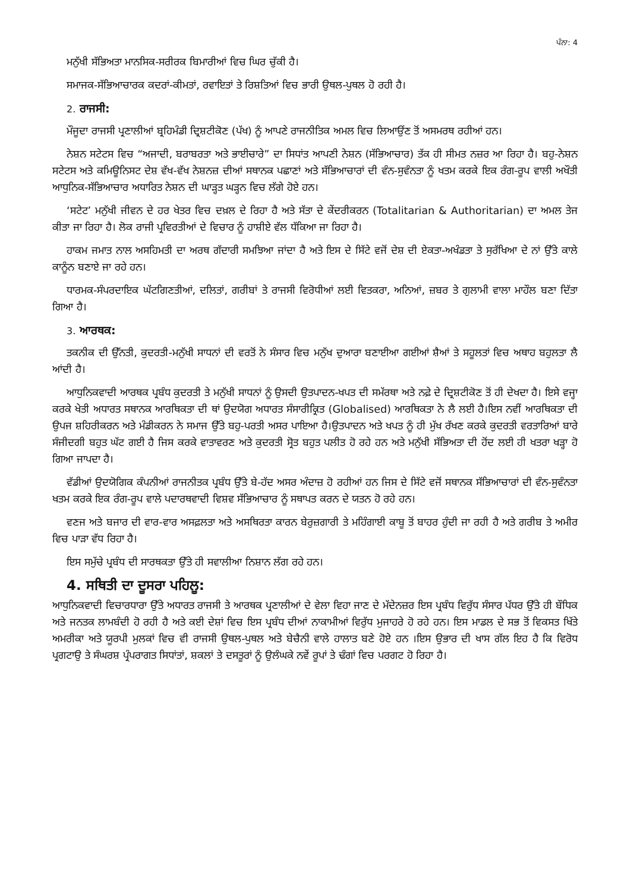ਪੰਨਾ: 4
ਮਨੁੱਖੀ ਸੱਭਿਅਤਾ ਮਾਨਸਿਕ-ਸਰੀਰਕ ਬਿਮਾਰੀਆਂ ਵਿਚ ਘਿਰ ਚੁੱਕੀ ਹੈ।
ਸਮਾਜਕ-ਸੱਭਿਆਚਾਰਕ ਕਦਰਾਂ-ਕੀਮਤਾਂ, ਰਵਾਇਤਾਂ ਤੇ ਰਿਸ਼ਤਿਆਂ ਵਿਚ ਭਾਰੀ ਉਥਲ-ਪੁਥਲ ਹੋ ਰਹੀ ਹੈ।
2. ਰਾਜਸੀ:
ਮੌਜੂਦਾ ਰਾਜਸੀ ਪ੍ਰਣਾਲੀਆਂ ਬ੍ਰਹਿਮੰਡੀ ਦ੍ਰਿਸ਼ਟੀਕੋਣ (ਪੱਖ) ਨੂੰ ਆਪਣੇ ਰਾਜਨੀਤਿਕ ਅਮਲ ਵਿਚ ਲਿਆਉਂਣ ਤੋਂ ਅਸਮਰਥ ਰਹੀਆਂ ਹਨ।
ਨੇਸ਼ਨ ਸਟੇਟਸ ਵਿਚ “ਅਜਾਦੀ, ਬਰਾਬਰਤਾ ਅਤੇ ਭਾਈਚਾਰੇ” ਦਾ ਸਿਧਾਂਤ ਆਪਣੀ ਨੇਸ਼ਨ (ਸੱਭਿਆਚਾਰ) ਤੱਕ ਹੀ ਸੀਮਤ ਨਜ਼ਰ ਆ ਰਿਹਾ ਹੈ। ਬਹੁ-ਨੇਸ਼ਨ ਸਟੇਟਸ ਅਤੇ ਕਮਿਊਨਿਸਟ ਦੇਸ਼ ਵੱਖ-ਵੱਖ ਨੇਸ਼ਨਜ਼ ਦੀਆਂ ਸਥਾਨਕ ਪਛਾਣਾਂ ਅਤੇ ਸੱਭਿਆਚਾਰਾਂ ਦੀ ਵੰਨ-ਸੁਵੰਨਤਾ ਨੂੰ ਖਤਮ ਕਰਕੇ ਇਕ ਰੰਗ-ਰੂਪ ਵਾਲੀ ਅਖੌਤੀ ਆਧੁਨਿਕ-ਸੱਭਿਆਚਾਰ ਅਧਾਰਿਤ ਨੇਸ਼ਨ ਦੀ ਘਾੜ੍ਹਤ ਘੜ੍ਹਨ ਵਿਚ ਲੱਗੇ ਹੋਏ ਹਨ।
‘ਸਟੇਟ’ ਮਨੁੱਖੀ ਜੀਵਨ ਦੇ ਹਰ ਖੇਤਰ ਵਿਚ ਦਖ਼ਲ ਦੇ ਰਿਹਾ ਹੈ ਅਤੇ ਸੱਤਾ ਦੇ ਕੇਂਦਰੀਕਰਨ (Totalitarian & Authoritarian) ਦਾ ਅਮਲ ਤੇਜ ਕੀਤਾ ਜਾ ਰਿਹਾ ਹੈ। ਲੋਕ ਰਾਜੀ ਪ੍ਰਵਿਰਤੀਆਂ ਦੇ ਵਿਚਾਰ ਨੂੰ ਹਾਸ਼ੀਏ ਵੱਲ ਧੱਕਿਆ ਜਾ ਰਿਹਾ ਹੈ।
ਹਾਕਮ ਜਮਾਤ ਨਾਲ ਅਸਹਿਮਤੀ ਦਾ ਅਰਥ ਗੱਦਾਰੀ ਸਮਝਿਆ ਜਾਂਦਾ ਹੈ ਅਤੇ ਇਸ ਦੇ ਸਿੱਟੇ ਵਜੋਂ ਦੇਸ਼ ਦੀ ਏਕਤਾ-ਅਖੰਡਤਾ ਤੇ ਸੁਰੱਖਿਆ ਦੇ ਨਾਂ ਉੱਤੇ ਕਾਲੇ ਕਾਨੂੰਨ ਬਣਾਏ ਜਾ ਰਹੇ ਹਨ।
ਧਾਰਮਕ-ਸੰਪਰਦਾਇਕ ਘੱਟਗਿਣਤੀਆਂ, ਦਲਿਤਾਂ, ਗਰੀਬਾਂ ਤੇ ਰਾਜਸੀ ਵਿਰੋਧੀਆਂ ਲਈ ਵਿਤਕਰਾ, ਅਨਿਆਂ, ਜ਼ਬਰ ਤੇ ਗੁਲਾਮੀ ਵਾਲਾ ਮਾਹੌਲ ਬਣਾ ਦਿੱਤਾ ਗਿਆ ਹੈ।
3. ਆਰਥਕ:
ਤਕਨੀਕ ਦੀ ਉੱਨਤੀ, ਕੁਦਰਤੀ-ਮਨੁੱਖੀ ਸਾਧਨਾਂ ਦੀ ਵਰਤੋਂ ਨੇ ਸੰਸਾਰ ਵਿਚ ਮਨੁੱਖ ਦੁਆਰਾ ਬਣਾਈਆ ਗਈਆਂ ਸ਼ੈਆਂ ਤੇ ਸਹੂਲਤਾਂ ਵਿਚ ਅਥਾਹ ਬਹੁਲਤਾ ਲੈ ਆਂਦੀ ਹੈ।
ਆਧੁਨਿਕਵਾਦੀ ਆਰਥਕ ਪ੍ਰਬੰਧ ਕੁਦਰਤੀ ਤੇ ਮਨੁੱਖੀ ਸਾਧਨਾਂ ਨੂੰ ਉਸਦੀ ਉਤਪਾਦਨ-ਖਪਤ ਦੀ ਸਮੱਰਥਾ ਅਤੇ ਨਫ਼ੇ ਦੇ ਦ੍ਰਿਸ਼ਟੀਕੋਣ ਤੋਂ ਹੀ ਦੇਖਦਾ ਹੈ। ਇਸੇ ਵਜ੍ਹਾ ਕਰਕੇ ਖੇਤੀ ਅਧਾਰਤ ਸਥਾਨਕ ਆਰਥਿਕਤਾ ਦੀ ਥਾਂ ਉਦਯੋਗ ਅਧਾਰਤ ਸੰਸਾਰੀਕ੍ਰਿਤ (Globalised) ਆਰਥਿਕਤਾ ਨੇ ਲੈ ਲਈ ਹੈ।ਇਸ ਨਵੀਂ ਆਰਥਿਕਤਾ ਦੀ ਉਪਜ ਸ਼ਹਿਰੀਕਰਨ ਅਤੇ ਮੰਡੀਕਰਨ ਨੇ ਸਮਾਜ ਉੱਤੇ ਬਹੁ-ਪਰਤੀ ਅਸਰ ਪਾਇਆ ਹੈ।ਉਤਪਾਦਨ ਅਤੇ ਖਪਤ ਨੂੰ ਹੀ ਮੁੱਖ ਰੱਖਣ ਕਰਕੇ ਕੁਦਰਤੀ ਵਰਤਾਰਿਆਂ ਬਾਰੇ ਸੰਜੀਦਗੀ ਬਹੁਤ ਘੱਟ ਗਈ ਹੈ ਜਿਸ ਕਰਕੇ ਵਾਤਾਵਰਣ ਅਤੇ ਕੁਦਰਤੀ ਸ੍ਰੋਤ ਬਹੁਤ ਪਲੀਤ ਹੋ ਰਹੇ ਹਨ ਅਤੇ ਮਨੁੱਖੀ ਸੱਭਿਅਤਾ ਦੀ ਹੋਂਦ ਲਈ ਹੀ ਖਤਰਾ ਖੜ੍ਹਾ ਹੋ ਗਿਆ ਜਾਪਦਾ ਹੈ।
ਵੱਡੀਆਂ ਉਦਯੋਗਿਕ ਕੰਪਨੀਆਂ ਰਾਜਨੀਤਕ ਪ੍ਰਬੰਧ ਉੱਤੇ ਬੇ-ਹੱਦ ਅਸਰ ਅੰਦਾਜ਼ ਹੋ ਰਹੀਆਂ ਹਨ ਜਿਸ ਦੇ ਸਿੱਟੇ ਵਜੋਂ ਸਥਾਨਕ ਸੱਭਿਆਚਾਰਾਂ ਦੀ ਵੰਨ-ਸੁਵੰਨਤਾ ਖਤਮ ਕਰਕੇ ਇਕ ਰੰਗ-ਰੂਪ ਵਾਲੇ ਪਦਾਰਥਵਾਦੀ ਵਿਸ਼ਵ ਸੱਭਿਆਚਾਰ ਨੂੰ ਸਥਾਪਤ ਕਰਨ ਦੇ ਯਤਨ ਹੋ ਰਹੇ ਹਨ।
ਵਣਜ ਅਤੇ ਬਜਾਰ ਦੀ ਵਾਰ-ਵਾਰ ਅਸਫ਼ਲਤਾ ਅਤੇ ਅਸਥਿਰਤਾ ਕਾਰਨ ਬੇਰੁਜ਼ਗਾਰੀ ਤੇ ਮਹਿੰਗਾਈ ਕਾਬੂ ਤੋਂ ਬਾਹਰ ਹੁੰਦੀ ਜਾ ਰਹੀ ਹੈ ਅਤੇ ਗਰੀਬ ਤੇ ਅਮੀਰ ਵਿਚ ਪਾੜਾ ਵੱਧ ਰਿਹਾ ਹੈ।
ਇਸ ਸਮੁੱਚੇ ਪ੍ਰਬੰਧ ਦੀ ਸਾਰਥਕਤਾ ਉੱਤੇ ਹੀ ਸਵਾਲੀਆ ਨਿਸ਼ਾਨ ਲੱਗ ਰਹੇ ਹਨ।
4. ਸਥਿਤੀ ਦਾ ਦੂਸਰਾ ਪਹਿਲੂ:
ਆਧੁਨਿਕਵਾਦੀ ਵਿਚਾਰਧਾਰਾ ਉੱਤੇ ਅਧਾਰਤ ਰਾਜਸੀ ਤੇ ਆਰਥਕ ਪ੍ਰਣਾਲੀਆਂ ਦੇ ਵੇਲਾ ਵਿਹਾ ਜਾਣ ਦੇ ਮੱਦੇਨਜ਼ਰ ਇਸ ਪ੍ਰਬੰਧ ਵਿਰੁੱਧ ਸੰਸਾਰ ਪੱਧਰ ਉੱਤੇ ਹੀ ਬੌਧਿਕ ਅਤੇ ਜਨਤਕ ਲਾਮਬੰਦੀ ਹੋ ਰਹੀ ਹੈ ਅਤੇ ਕਈ ਦੇਸ਼ਾਂ ਵਿਚ ਇਸ ਪ੍ਰਬੰਧ ਦੀਆਂ ਨਾਕਾਮੀਆਂ ਵਿਰੁੱਧ ਮੁਜਾਹਰੇ ਹੋ ਰਹੇ ਹਨ। ਇਸ ਮਾਡਲ ਦੇ ਸਭ ਤੋਂ ਵਿਕਸਤ ਖਿੱਤੇ ਅਮਰੀਕਾ ਅਤੇ ਯੂਰਪੀ ਮੁਲਕਾਂ ਵਿਚ ਵੀ ਰਾਜਸੀ ਉਥਲ-ਪੁਥਲ ਅਤੇ ਬੇਚੈਨੀ ਵਾਲੇ ਹਾਲਾਤ ਬਣੇ ਹੋਏ ਹਨ ।ਇਸ ਉਭਾਰ ਦੀ ਖਾਸ ਗੱਲ ਇਹ ਹੈ ਕਿ ਵਿਰੋਧ ਪ੍ਰਗਟਾਉ ਤੇ ਸੰਘਰਸ਼ ਪ੍ਰੰਪਰਾਗਤ ਸਿਧਾਂਤਾਂ, ਸ਼ਕਲਾਂ ਤੇ ਦਸਤੂਰਾਂ ਨੂੰ ਉਲੰਘਕੇ ਨਵੇਂ ਰੂਪਾਂ ਤੇ ਢੰਗਾਂ ਵਿਚ ਪਰਗਟ ਹੋ ਰਿਹਾ ਹੈ।